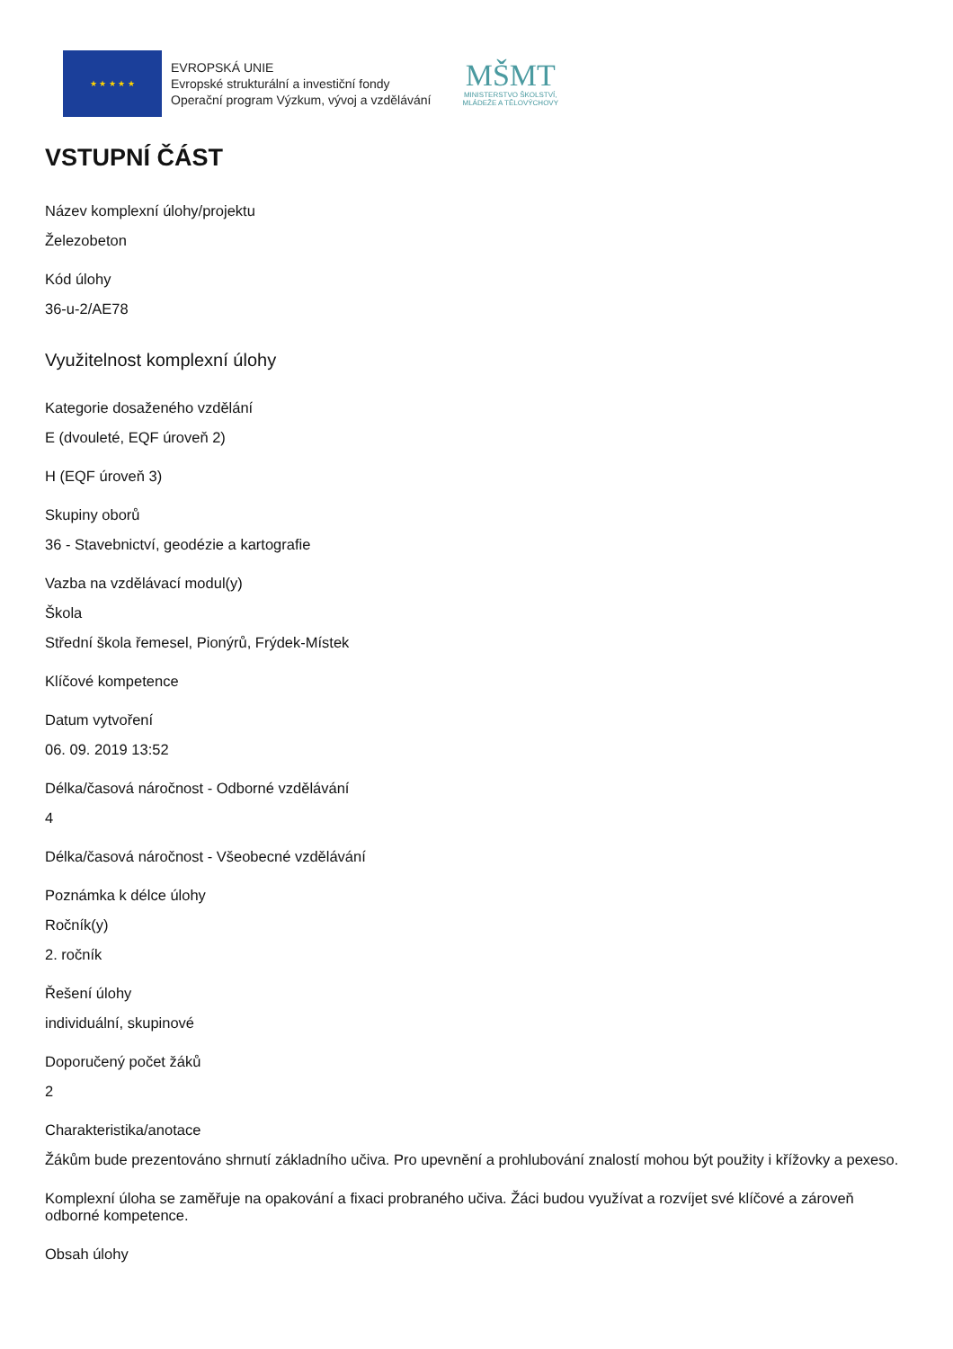★ ★ ★ ★ ★
EVROPSKÁ UNIE
Evropské strukturální a investiční fondy
Operační program Výzkum, vývoj a vzdělávání
MŠMT
MINISTERSTVO ŠKOLSTVÍ,
MLÁDEŽE A TĚLOVÝCHOVY
VSTUPNÍ ČÁST
Název komplexní úlohy/projektu
Železobeton
Kód úlohy
36-u-2/AE78
Využitelnost komplexní úlohy
Kategorie dosaženého vzdělání
E (dvouleté, EQF úroveň 2)
H (EQF úroveň 3)
Skupiny oborů
36 - Stavebnictví, geodézie a kartografie
Vazba na vzdělávací modul(y)
Škola
Střední škola řemesel, Pionýrů, Frýdek-Místek
Klíčové kompetence
Datum vytvoření
06. 09. 2019 13:52
Délka/časová náročnost - Odborné vzdělávání
4
Délka/časová náročnost - Všeobecné vzdělávání
Poznámka k délce úlohy
Ročník(y)
2. ročník
Řešení úlohy
individuální, skupinové
Doporučený počet žáků
2
Charakteristika/anotace
Žákům bude prezentováno shrnutí základního učiva. Pro upevnění a prohlubování znalostí mohou být použity i křížovky a pexeso.
Komplexní úloha se zaměřuje na opakování a fixaci probraného učiva. Žáci budou využívat a rozvíjet své klíčové a zároveň odborné kompetence.
Obsah úlohy